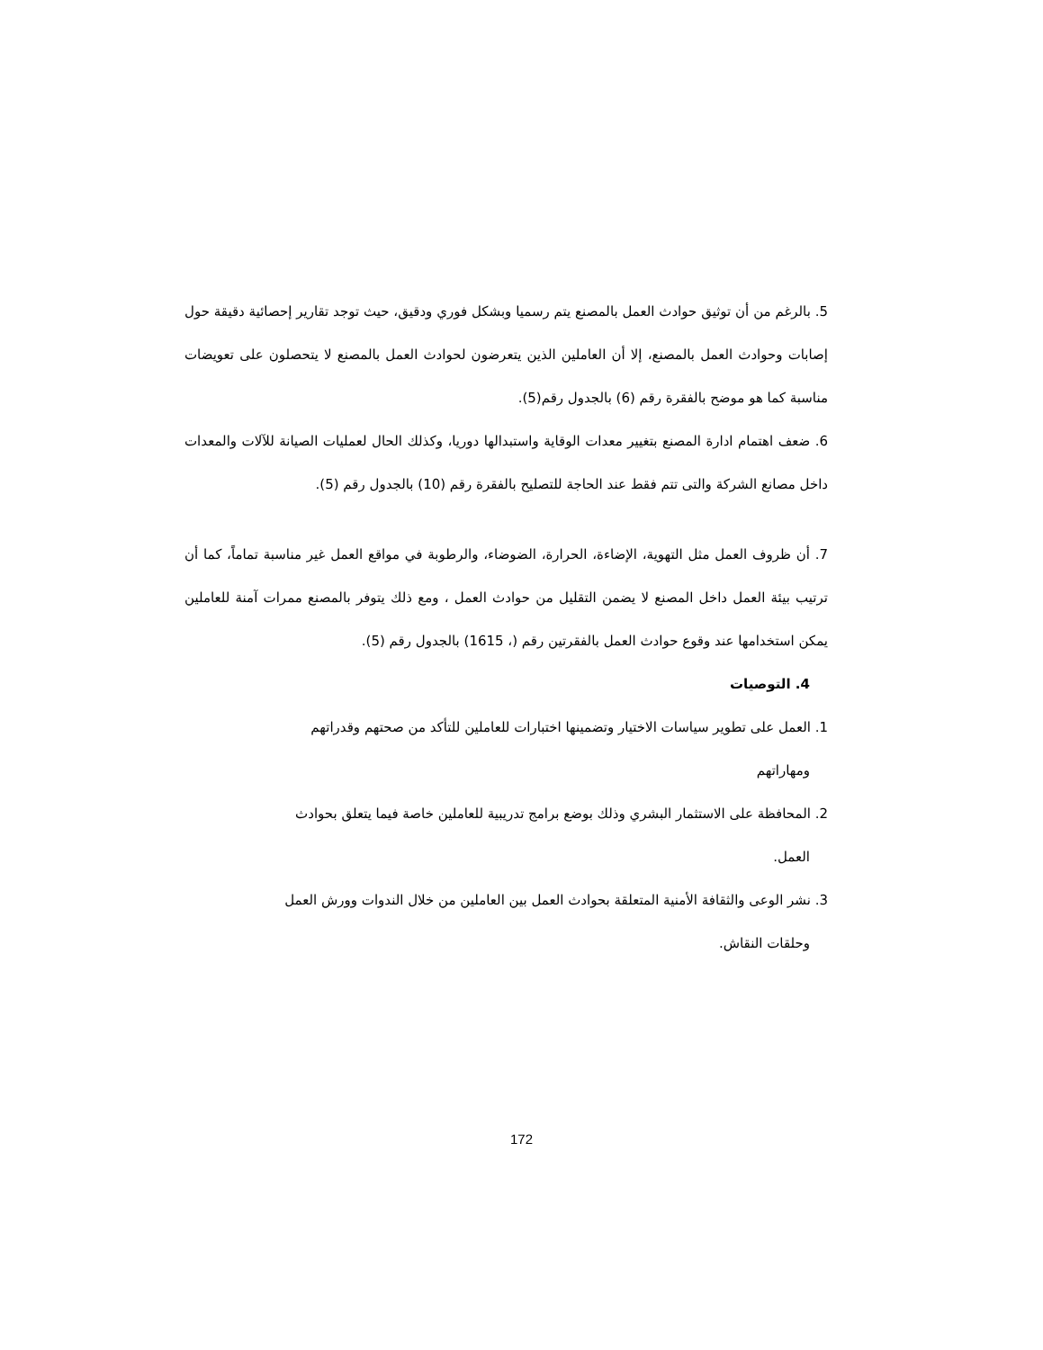5. بالرغم من أن توثيق حوادث العمل بالمصنع يتم رسميا وبشكل فوري ودقيق، حيث توجد تقارير إحصائية دقيقة حول إصابات وحوادث العمل بالمصنع، إلا أن العاملين الذين يتعرضون لحوادث العمل بالمصنع لا يتحصلون على تعويضات مناسبة كما هو موضح بالفقرة رقم (6) بالجدول رقم(5).
6. ضعف اهتمام ادارة المصنع بتغيير معدات الوقاية واستبدالها دوريا، وكذلك الحال لعمليات الصيانة للآلات والمعدات داخل مصانع الشركة والتى تتم فقط عند الحاجة للتصليح بالفقرة رقم (10) بالجدول رقم (5).
7. أن ظروف العمل مثل التهوية، الإضاءة، الحرارة، الضوضاء، والرطوبة في مواقع العمل غير مناسبة تماماً، كما أن ترتيب بيئة العمل داخل المصنع لا يضمن التقليل من حوادث العمل ، ومع ذلك يتوفر بالمصنع ممرات آمنة للعاملين يمكن استخدامها عند وقوع حوادث العمل بالفقرتين رقم (، 1615) بالجدول رقم (5).
4. التوصيات
1. العمل على تطوير سياسات الاختيار وتضمينها اختبارات للعاملين للتأكد من صحتهم وقدراتهم
ومهاراتهم
2. المحافظة على الاستثمار البشري وذلك بوضع برامج تدريبية للعاملين خاصة فيما يتعلق بحوادث
العمل.
3. نشر الوعى والثقافة الأمنية المتعلقة بحوادث العمل بين العاملين من خلال الندوات وورش العمل
وحلقات النقاش.
172